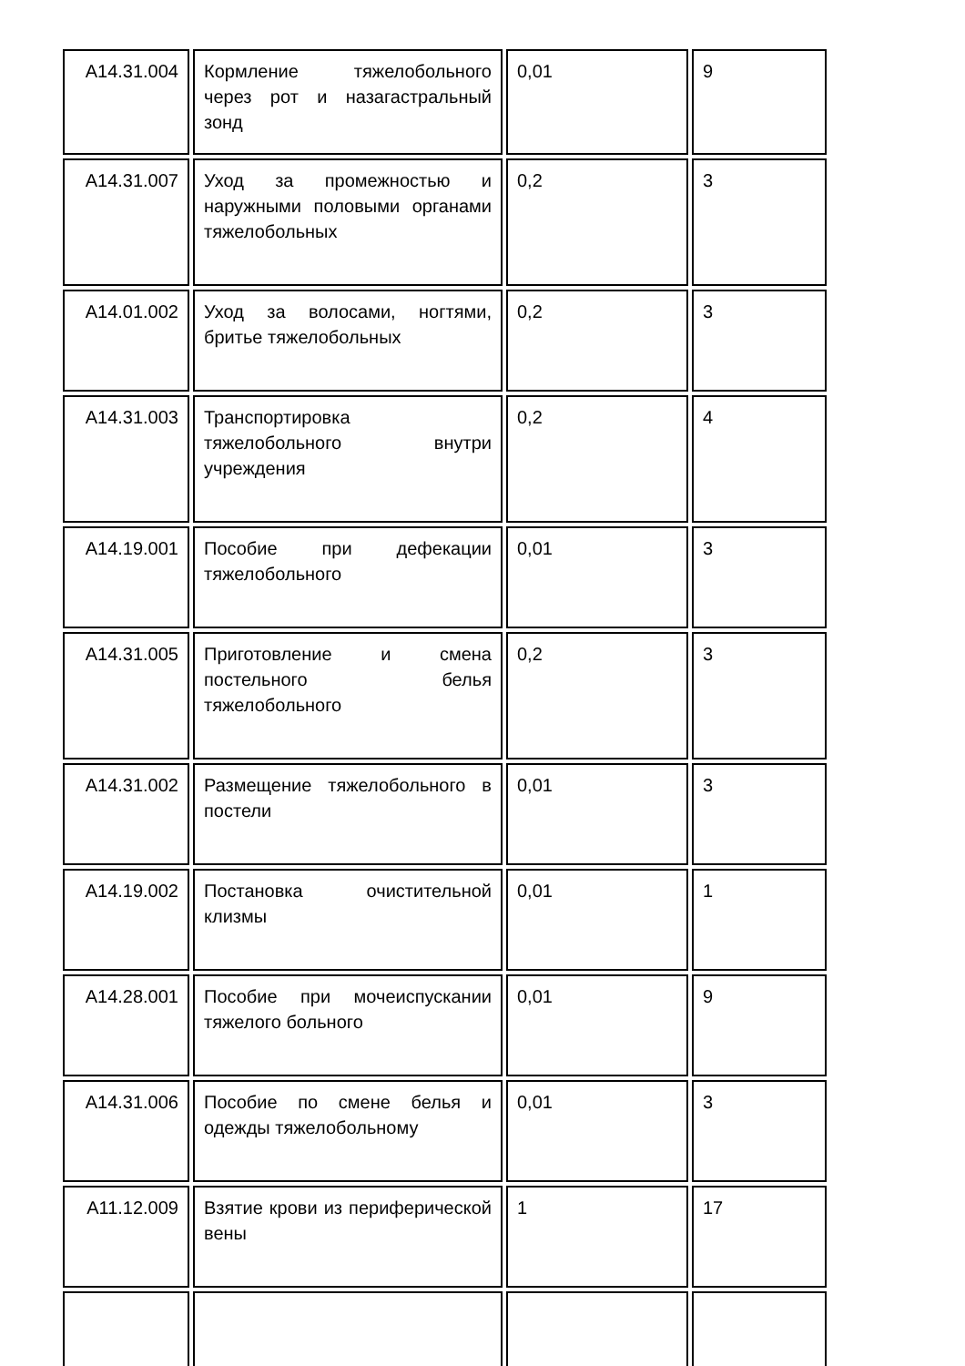| A14.31.004 | Кормление тяжелобольного через рот и назагастральный зонд | 0,01 | 9 |
| A14.31.007 | Уход за промежностью и наружными половыми органами тяжелобольных | 0,2 | 3 |
| A14.01.002 | Уход за волосами, ногтями, бритье тяжелобольных | 0,2 | 3 |
| A14.31.003 | Транспортировка тяжелобольного внутри учреждения | 0,2 | 4 |
| A14.19.001 | Пособие при дефекации тяжелобольного | 0,01 | 3 |
| A14.31.005 | Приготовление и смена постельного белья тяжелобольного | 0,2 | 3 |
| A14.31.002 | Размещение тяжелобольного в постели | 0,01 | 3 |
| A14.19.002 | Постановка очистительной клизмы | 0,01 | 1 |
| A14.28.001 | Пособие при мочеиспускании тяжелого больного | 0,01 | 9 |
| A14.31.006 | Пособие по смене белья и одежды тяжелобольному | 0,01 | 3 |
| A11.12.009 | Взятие крови из периферической вены | 1 | 17 |